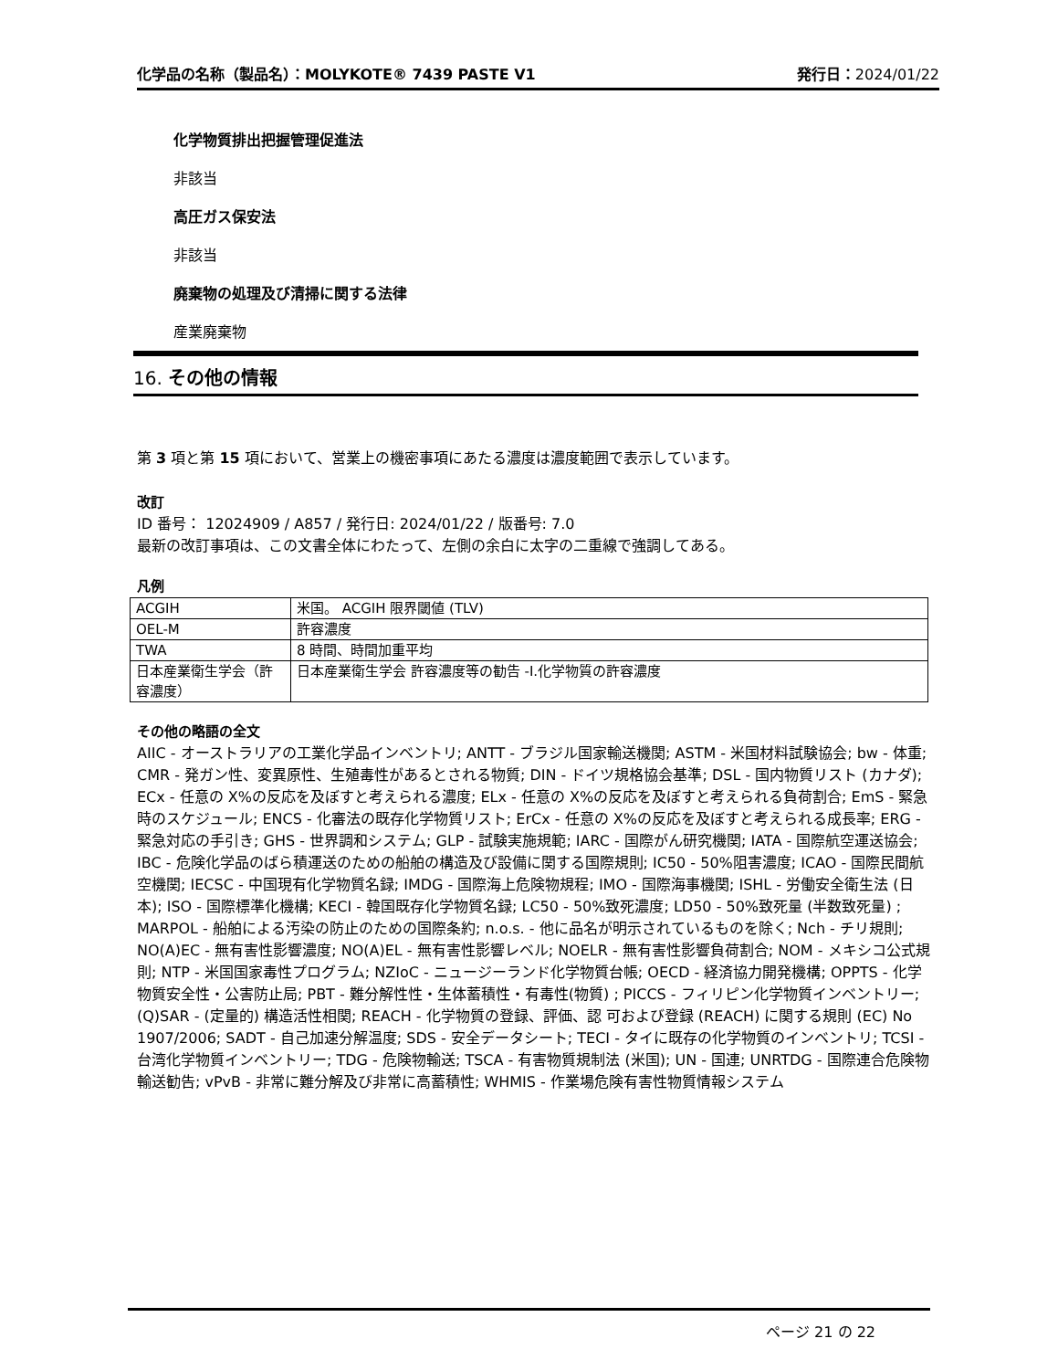化学品の名称（製品名）：MOLYKOTE® 7439 PASTE V1 発行日：2024/01/22
化学物質排出把握管理促進法
非該当
高圧ガス保安法
非該当
廃棄物の処理及び清掃に関する法律
産業廃棄物
16. その他の情報
第 3 項と第 15 項において、営業上の機密事項にあたる濃度は濃度範囲で表示しています。
改訂
ID 番号： 12024909 / A857 / 発行日: 2024/01/22 / 版番号: 7.0
最新の改訂事項は、この文書全体にわたって、左側の余白に太字の二重線で強調してある。
凡例
| ACGIH | 米国。 ACGIH 限界閾値 (TLV) |
| OEL-M | 許容濃度 |
| TWA | 8 時間、時間加重平均 |
| 日本産業衛生学会（許容濃度） | 日本産業衛生学会 許容濃度等の勧告 -I.化学物質の許容濃度 |
その他の略語の全文
AIIC - オーストラリアの工業化学品インベントリ; ANTT - ブラジル国家輸送機関; ASTM - 米国材料試験協会; bw - 体重; CMR - 発ガン性、変異原性、生殖毒性があるとされる物質; DIN - ドイツ規格協会基準; DSL - 国内物質リスト (カナダ); ECx - 任意の X%の反応を及ぼすと考えられる濃度; ELx - 任意の X%の反応を及ぼすと考えられる負荷割合; EmS - 緊急時のスケジュール; ENCS - 化審法の既存化学物質リスト; ErCx - 任意の X%の反応を及ぼすと考えられる成長率; ERG - 緊急対応の手引き; GHS - 世界調和システム; GLP - 試験実施規範; IARC - 国際がん研究機関; IATA - 国際航空運送協会; IBC - 危険化学品のばら積運送のための船舶の構造及び設備に関する国際規則; IC50 - 50%阻害濃度; ICAO - 国際民間航空機関; IECSC - 中国現有化学物質名録; IMDG - 国際海上危険物規程; IMO - 国際海事機関; ISHL - 労働安全衛生法 (日本); ISO - 国際標準化機構; KECI - 韓国既存化学物質名録; LC50 - 50%致死濃度; LD50 - 50%致死量 (半数致死量) ; MARPOL - 船舶による汚染の防止のための国際条約; n.o.s. - 他に品名が明示されているものを除く; Nch - チリ規則; NO(A)EC - 無有害性影響濃度; NO(A)EL - 無有害性影響レベル; NOELR - 無有害性影響負荷割合; NOM - メキシコ公式規則; NTP - 米国国家毒性プログラム; NZIoC - ニュージーランド化学物質台帳; OECD - 経済協力開発機構; OPPTS - 化学物質安全性・公害防止局; PBT - 難分解性性・生体蓄積性・有毒性(物質) ; PICCS - フィリピン化学物質インベントリー; (Q)SAR - (定量的) 構造活性相関; REACH - 化学物質の登録、評価、認 可および登録 (REACH) に関する規則 (EC) No 1907/2006; SADT - 自己加速分解温度; SDS - 安全データシート; TECI - タイに既存の化学物質のインベントリ; TCSI - 台湾化学物質インベントリー; TDG - 危険物輸送; TSCA - 有害物質規制法 (米国); UN - 国連; UNRTDG - 国際連合危険物輸送勧告; vPvB - 非常に難分解及び非常に高蓄積性; WHMIS - 作業場危険有害性物質情報システム
ページ 21 の 22